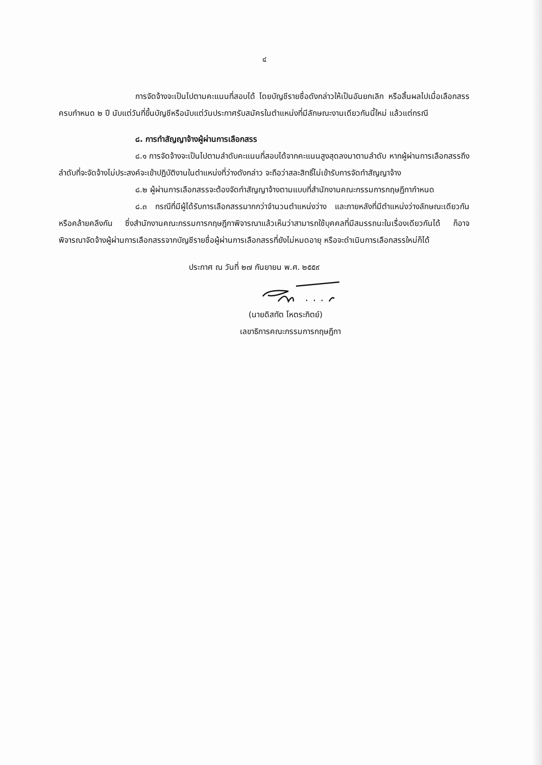๔
การจัดจ้างจะเป็นไปตามคะแนนที่สอบได้ โดยบัญชีรายชื่อดังกล่าวให้เป็นอันยกเลิก หรือสิ้นผลไปเมื่อเลือกสรรครบกำหนด ๒ ปี นับแต่วันที่ขึ้นบัญชีหรือนับแต่วันประกาศรับสมัครในตำแหน่งที่มีลักษณะงานเดียวกันนี้ใหม่ แล้วแต่กรณี
๘. การทำสัญญาจ้างผู้ผ่านการเลือกสรร
๘.๑ การจัดจ้างจะเป็นไปตามลำดับคะแนนที่สอบได้จากคะแนนสูงสุดลงมาตามลำดับ หากผู้ผ่านการเลือกสรรถึงลำดับที่จะจัดจ้างไม่ประสงค์จะเข้าปฏิบัติงานในตำแหน่งที่ว่างดังกล่าว จะถือว่าสละสิทธิ์ไม่เข้ารับการจัดทำสัญญาจ้าง
๘.๒ ผู้ผ่านการเลือกสรรจะต้องจัดทำสัญญาจ้างตามแบบที่สำนักงานคณะกรรมการกฤษฎีกากำหนด
๘.๓ กรณีที่มีผู้ได้รับการเลือกสรรมากกว่าจำนวนตำแหน่งว่าง และภายหลังที่มีตำแหน่งว่างลักษณะเดียวกันหรือคล้ายคลึงกัน ซึ่งสำนักงานคณะกรรมการกฤษฎีกาพิจารณาแล้วเห็นว่าสามารถใช้บุคคลที่มีสมรรถนะในเรื่องเดียวกันได้ ก็อาจพิจารณาจัดจ้างผู้ผ่านการเลือกสรรจากบัญชีรายชื่อผู้ผ่านการเลือกสรรที่ยังไม่หมดอายุ หรือจะดำเนินการเลือกสรรใหม่ก็ได้
ประกาศ ณ วันที่ ๒๗ กันยายน พ.ศ. ๒๕๕๙
(นายดิสทัต โหตระกิตย์)
เลขาธิการคณะกรรมการกฤษฎีกา